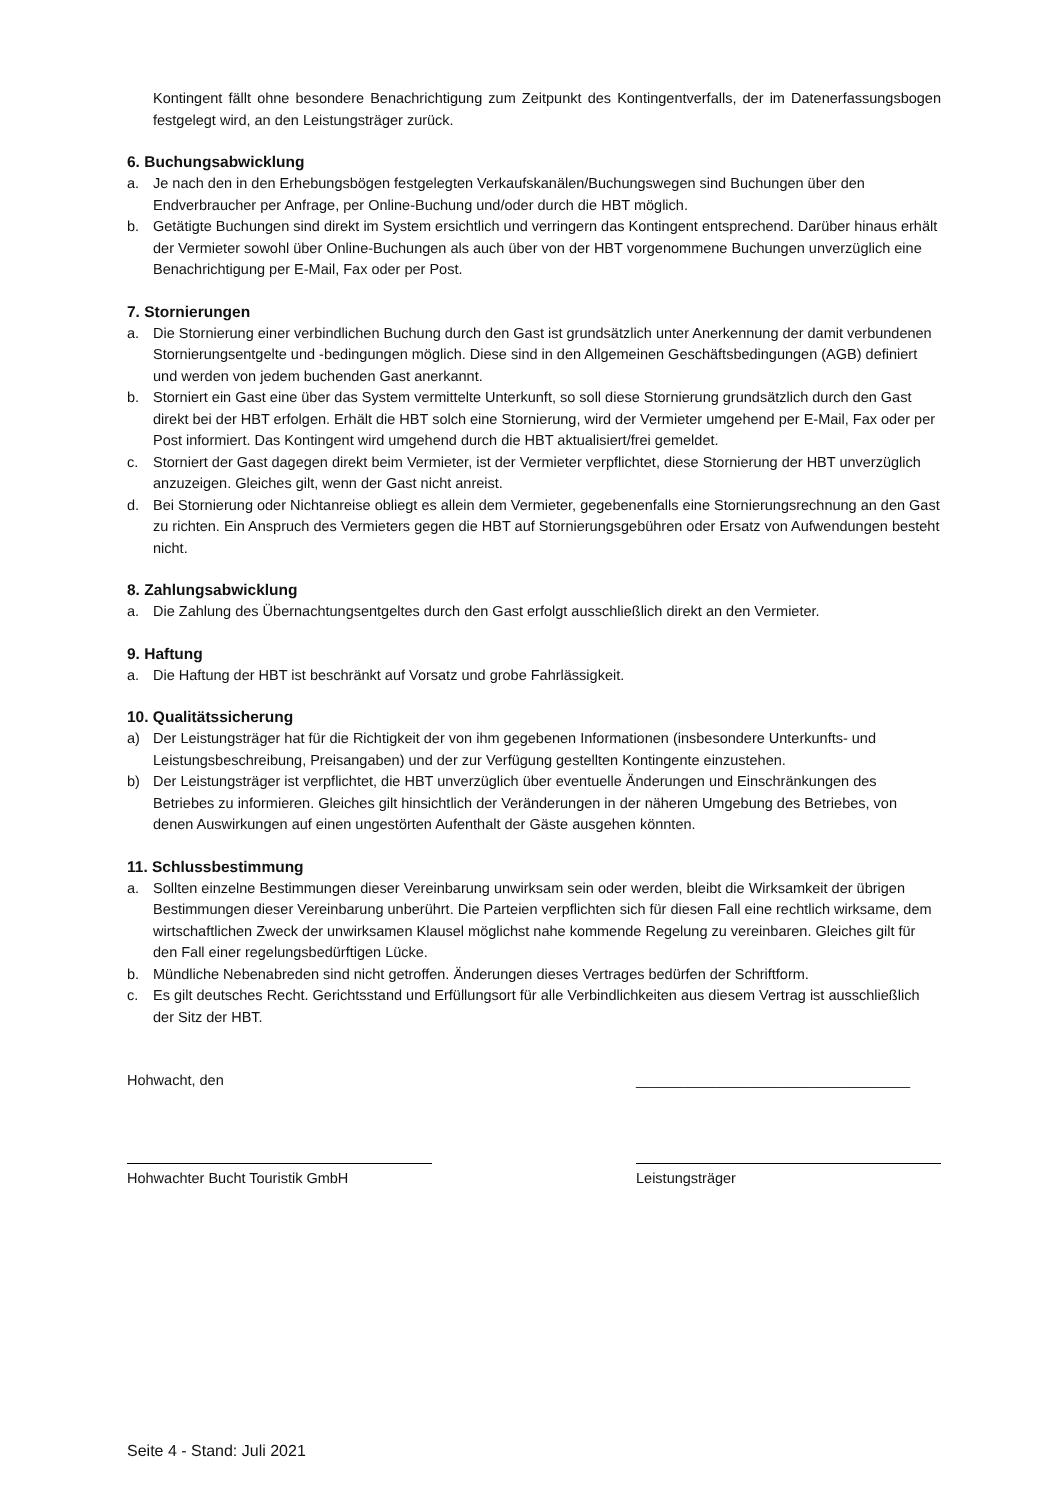Kontingent fällt ohne besondere Benachrichtigung zum Zeitpunkt des Kontingentverfalls, der im Datenerfassungsbogen festgelegt wird, an den Leistungsträger zurück.
6. Buchungsabwicklung
a. Je nach den in den Erhebungsbögen festgelegten Verkaufskanälen/Buchungswegen sind Buchungen über den Endverbraucher per Anfrage, per Online-Buchung und/oder durch die HBT möglich.
b. Getätigte Buchungen sind direkt im System ersichtlich und verringern das Kontingent entsprechend. Darüber hinaus erhält der Vermieter sowohl über Online-Buchungen als auch über von der HBT vorgenommene Buchungen unverzüglich eine Benachrichtigung per E-Mail, Fax oder per Post.
7. Stornierungen
a. Die Stornierung einer verbindlichen Buchung durch den Gast ist grundsätzlich unter Anerkennung der damit verbundenen Stornierungsentgelte und -bedingungen möglich. Diese sind in den Allgemeinen Geschäftsbedingungen (AGB) definiert und werden von jedem buchenden Gast anerkannt.
b. Storniert ein Gast eine über das System vermittelte Unterkunft, so soll diese Stornierung grundsätzlich durch den Gast direkt bei der HBT erfolgen. Erhält die HBT solch eine Stornierung, wird der Vermieter umgehend per E-Mail, Fax oder per Post informiert. Das Kontingent wird umgehend durch die HBT aktualisiert/frei gemeldet.
c. Storniert der Gast dagegen direkt beim Vermieter, ist der Vermieter verpflichtet, diese Stornierung der HBT unverzüglich anzuzeigen. Gleiches gilt, wenn der Gast nicht anreist.
d. Bei Stornierung oder Nichtanreise obliegt es allein dem Vermieter, gegebenenfalls eine Stornierungsrechnung an den Gast zu richten. Ein Anspruch des Vermieters gegen die HBT auf Stornierungsgebühren oder Ersatz von Aufwendungen besteht nicht.
8. Zahlungsabwicklung
a. Die Zahlung des Übernachtungsentgeltes durch den Gast erfolgt ausschließlich direkt an den Vermieter.
9. Haftung
a. Die Haftung der HBT ist beschränkt auf Vorsatz und grobe Fahrlässigkeit.
10. Qualitätssicherung
a) Der Leistungsträger hat für die Richtigkeit der von ihm gegebenen Informationen (insbesondere Unterkunfts- und Leistungsbeschreibung, Preisangaben) und der zur Verfügung gestellten Kontingente einzustehen.
b) Der Leistungsträger ist verpflichtet, die HBT unverzüglich über eventuelle Änderungen und Einschränkungen des Betriebes zu informieren. Gleiches gilt hinsichtlich der Veränderungen in der näheren Umgebung des Betriebes, von denen Auswirkungen auf einen ungestörten Aufenthalt der Gäste ausgehen könnten.
11. Schlussbestimmung
a. Sollten einzelne Bestimmungen dieser Vereinbarung unwirksam sein oder werden, bleibt die Wirksamkeit der übrigen Bestimmungen dieser Vereinbarung unberührt. Die Parteien verpflichten sich für diesen Fall eine rechtlich wirksame, dem wirtschaftlichen Zweck der unwirksamen Klausel möglichst nahe kommende Regelung zu vereinbaren. Gleiches gilt für den Fall einer regelungsbedürftigen Lücke.
b. Mündliche Nebenabreden sind nicht getroffen. Änderungen dieses Vertrages bedürfen der Schriftform.
c. Es gilt deutsches Recht. Gerichtsstand und Erfüllungsort für alle Verbindlichkeiten aus diesem Vertrag ist ausschließlich der Sitz der HBT.
Hohwacht, den __________________________________
Hohwachter Bucht Touristik GmbH Leistungsträger
Seite 4 - Stand: Juli 2021